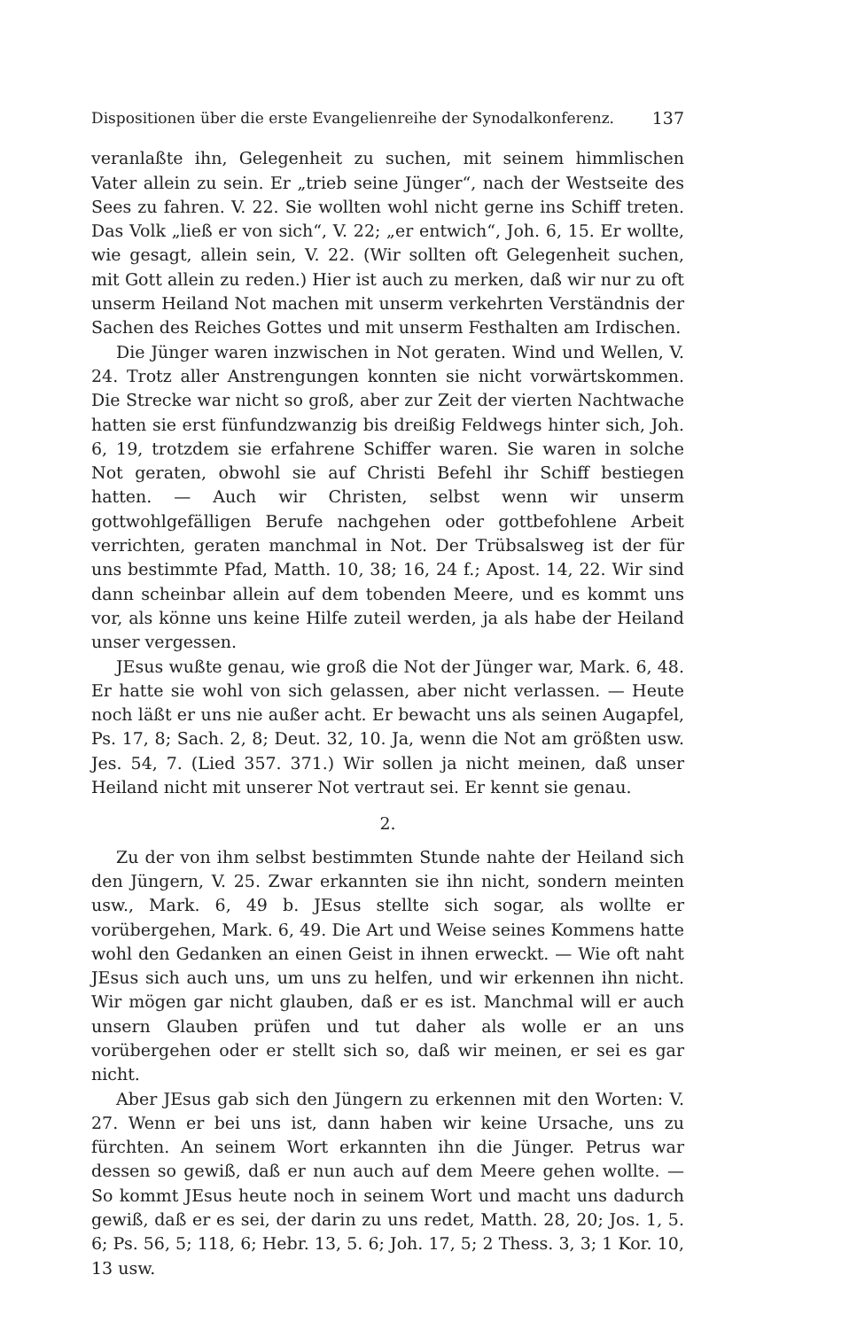Dispositionen über die erste Evangelienreihe der Synodalkonferenz. 137
veranlaßte ihn, Gelegenheit zu suchen, mit seinem himmlischen Vater allein zu sein. Er „trieb seine Jünger“, nach der Westseite des Sees zu fahren. V. 22. Sie wollten wohl nicht gerne ins Schiff treten. Das Volk „ließ er von sich“, V. 22; „er entwich“, Joh. 6, 15. Er wollte, wie gesagt, allein sein, V. 22. (Wir sollten oft Gelegenheit suchen, mit Gott allein zu reden.) Hier ist auch zu merken, daß wir nur zu oft unserm Heiland Not machen mit unserm verkehrten Verständnis der Sachen des Reiches Gottes und mit unserm Festhalten am Irdischen.
Die Jünger waren inzwischen in Not geraten. Wind und Wellen, V. 24. Trotz aller Anstrengungen konnten sie nicht vorwärtskommen. Die Strecke war nicht so groß, aber zur Zeit der vierten Nachtwache hatten sie erst fünfundzwanzig bis dreißig Feldwegs hinter sich, Joh. 6, 19, trotzdem sie erfahrene Schiffer waren. Sie waren in solche Not geraten, obwohl sie auf Christi Befehl ihr Schiff bestiegen hatten. — Auch wir Christen, selbst wenn wir unserm gottwohlgefälligen Berufe nachgehen oder gottbefohlene Arbeit verrichten, geraten manchmal in Not. Der Trübsalsweg ist der für uns bestimmte Pfad, Matth. 10, 38; 16, 24 f.; Apost. 14, 22. Wir sind dann scheinbar allein auf dem toben­den Meere, und es kommt uns vor, als könne uns keine Hilfe zuteil werden, ja als habe der Heiland unser vergessen.
JEsus wußte genau, wie groß die Not der Jünger war, Mark. 6, 48. Er hatte sie wohl von sich gelassen, aber nicht verlassen. — Heute noch läßt er uns nie außer acht. Er bewacht uns als seinen Augapfel, Ps. 17, 8; Sach. 2, 8; Deut. 32, 10. Ja, wenn die Not am größten usw. Jes. 54, 7. (Lied 357. 371.) Wir sollen ja nicht meinen, daß unser Heiland nicht mit unserer Not vertraut sei. Er kennt sie genau.
2.
Zu der von ihm selbst bestimmten Stunde nahte der Heiland sich den Jüngern, V. 25. Zwar erkannten sie ihn nicht, sondern meinten usw., Mark. 6, 49 b. JEsus stellte sich sogar, als wollte er vorübergehen, Mark. 6, 49. Die Art und Weise seines Kommens hatte wohl den Ge­danken an einen Geist in ihnen erweckt. — Wie oft naht JEsus sich auch uns, um uns zu helfen, und wir erkennen ihn nicht. Wir mögen gar nicht glauben, daß er es ist. Manchmal will er auch unsern Glauben prüfen und tut daher als wolle er an uns vorübergehen oder er stellt sich so, daß wir meinen, er sei es gar nicht.
Aber JEsus gab sich den Jüngern zu erkennen mit den Worten: V. 27. Wenn er bei uns ist, dann haben wir keine Ursache, uns zu fürchten. An seinem Wort erkannten ihn die Jünger. Petrus war dessen so gewiß, daß er nun auch auf dem Meere gehen wollte. — So kommt JEsus heute noch in seinem Wort und macht uns dadurch gewiß, daß er es sei, der darin zu uns redet, Matth. 28, 20; Jos. 1, 5. 6; Ps. 56, 5; 118, 6; Hebr. 13, 5. 6; Joh. 17, 5; 2 Thess. 3, 3; 1 Kor. 10, 13 usw.